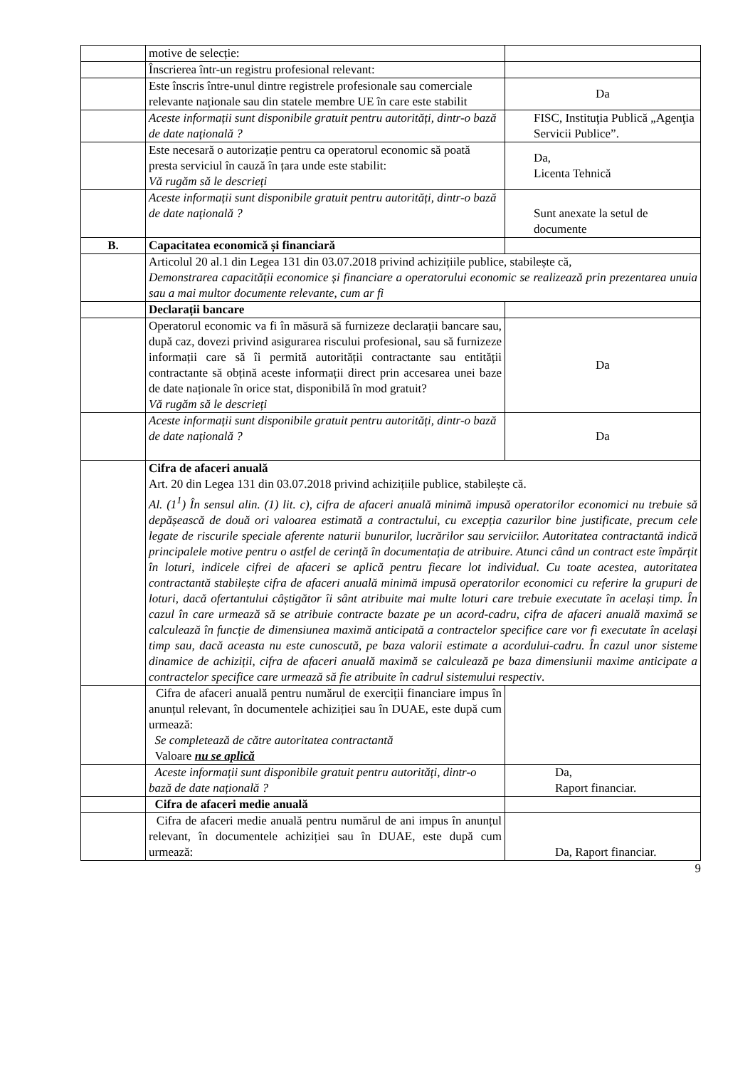| | motive de selecție: | |
| | Înscrierea într-un registru profesional relevant: | |
| | Este înscris între-unul dintre registrele profesionale sau comerciale relevante naționale sau din statele membre UE în care este stabilit | Da |
| | Aceste informații sunt disponibile gratuit pentru autorități, dintr-o bază de date națională ? | FISC, Instituţia Publică „Agenţia Servicii Publice”. |
| | Este necesară o autorizație pentru ca operatorul economic să poată presta serviciul în cauză în țara unde este stabilit: Vă rugăm să le descrieți | Da, Licenta Tehnică |
| | Aceste informații sunt disponibile gratuit pentru autorități, dintr-o bază de date națională ? | Sunt anexate la setul de documente |
| B. | Capacitatea economică și financiară | |
| | Articolul 20 al.1 din Legea 131 din 03.07.2018 privind achizițiile publice, stabilește că, Demonstrarea capacității economice și financiare a operatorului economic se realizează prin prezentarea unuia sau a mai multor documente relevante, cum ar fi | |
| | Declarații bancare | |
| | Operatorul economic va fi în măsură să furnizeze declarații bancare sau, după caz, dovezi privind asigurarea riscului profesional, sau să furnizeze informații care să îi permită autorității contractante sau entității contractante să obțină aceste informații direct prin accesarea unei baze de date naționale în orice stat, disponibilă în mod gratuit? Vă rugăm să le descrieți | Da |
| | Aceste informații sunt disponibile gratuit pentru autorități, dintr-o bază de date națională ? | Da |
| | Cifra de afaceri anuală Art. 20 din Legea 131 din 03.07.2018 privind achizițiile publice, stabilește că. Al. (1<sup>1</sup>) În sensul alin. (1) lit. c), cifra de afaceri anuală minimă impusă operatorilor economici nu trebuie să depășească de două ori valoarea estimată a contractului, cu excepția cazurilor bine justificate, precum cele legate de riscurile speciale aferente naturii bunurilor, lucrărilor sau serviciilor. Autoritatea contractantă indică principalele motive pentru o astfel de cerință în documentația de atribuire. Atunci când un contract este împărțit în loturi, indicele cifrei de afaceri se aplică pentru fiecare lot individual. Cu toate acestea, autoritatea contractantă stabilește cifra de afaceri anuală minimă impusă operatorilor economici cu referire la grupuri de loturi, dacă ofertantului câștigător îi sânt atribuite mai multe loturi care trebuie executate în același timp. În cazul în care urmează să se atribuie contracte bazate pe un acord-cadru, cifra de afaceri anuală maximă se calculează în funcție de dimensiunea maximă anticipată a contractelor specifice care vor fi executate în același timp sau, dacă aceasta nu este cunoscută, pe baza valorii estimate a acordului-cadru. În cazul unor sisteme dinamice de achiziții, cifra de afaceri anuală maximă se calculează pe baza dimensiunii maxime anticipate a contractelor specifice care urmează să fie atribuite în cadrul sistemului respectiv . | |
| | Cifra de afaceri anuală pentru numărul de exerciții financiare impus în anunțul relevant, în documentele achiziției sau în DUAE, este după cum urmează: Se completează de către autoritatea contractantă Valoare nu se aplică | |
| | Aceste informații sunt disponibile gratuit pentru autorități, dintr-o bază de date națională ? | Da, Raport financiar. |
| | Cifra de afaceri medie anuală | |
| | Cifra de afaceri medie anuală pentru numărul de ani impus în anunțul relevant, în documentele achiziției sau în DUAE, este după cum urmează: | Da, Raport financiar. |
9